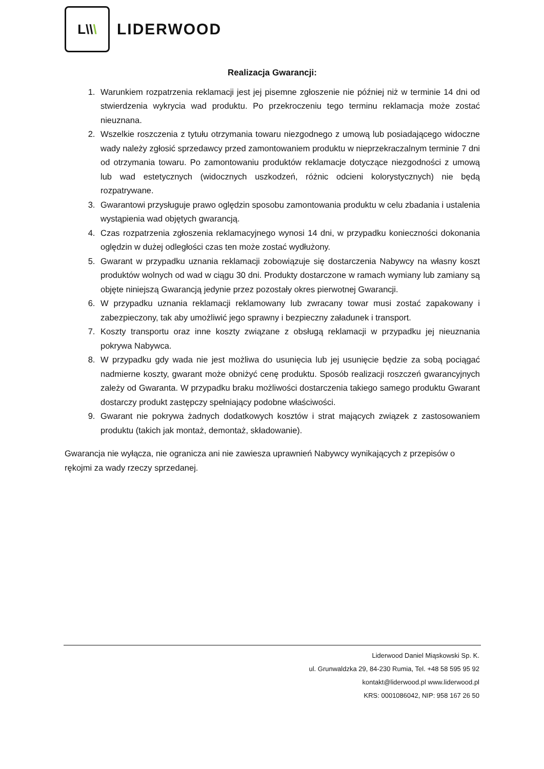L \\ \
LIDERWOOD
Realizacja Gwarancji:
1. Warunkiem rozpatrzenia reklamacji jest jej pisemne zgłoszenie nie później niż w terminie 14 dni od stwierdzenia wykrycia wad produktu. Po przekroczeniu tego terminu reklamacja może zostać nieuznana.
2. Wszelkie roszczenia z tytułu otrzymania towaru niezgodnego z umową lub posiadającego widoczne wady należy zgłosić sprzedawcy przed zamontowaniem produktu w nieprzekraczalnym terminie 7 dni od otrzymania towaru. Po zamontowaniu produktów reklamacje dotyczące niezgodności z umową lub wad estetycznych (widocznych uszkodzeń, różnic odcieni kolorystycznych) nie będą rozpatrywane.
3. Gwarantowi przysługuje prawo oględzin sposobu zamontowania produktu w celu zbadania i ustalenia wystąpienia wad objętych gwarancją.
4. Czas rozpatrzenia zgłoszenia reklamacyjnego wynosi 14 dni, w przypadku konieczności dokonania oględzin w dużej odległości czas ten może zostać wydłużony.
5. Gwarant w przypadku uznania reklamacji zobowiązuje się dostarczenia Nabywcy na własny koszt produktów wolnych od wad w ciągu 30 dni. Produkty dostarczone w ramach wymiany lub zamiany są objęte niniejszą Gwarancją jedynie przez pozostały okres pierwotnej Gwarancji.
6. W przypadku uznania reklamacji reklamowany lub zwracany towar musi zostać zapakowany i zabezpieczony, tak aby umożliwić jego sprawny i bezpieczny załadunek i transport.
7. Koszty transportu oraz inne koszty związane z obsługą reklamacji w przypadku jej nieuznania pokrywa Nabywca.
8. W przypadku gdy wada nie jest możliwa do usunięcia lub jej usunięcie będzie za sobą pociągać nadmierne koszty, gwarant może obniżyć cenę produktu. Sposób realizacji roszczeń gwarancyjnych zależy od Gwaranta. W przypadku braku możliwości dostarczenia takiego samego produktu Gwarant dostarczy produkt zastępczy spełniający podobne właściwości.
9. Gwarant nie pokrywa żadnych dodatkowych kosztów i strat mających związek z zastosowaniem produktu (takich jak montaż, demontaż, składowanie).
Gwarancja nie wyłącza, nie ogranicza ani nie zawiesza uprawnień Nabywcy wynikających z przepisów o rękojmi za wady rzeczy sprzedanej.
Liderwood Daniel Miąskowski Sp. K.
ul. Grunwaldzka 29, 84-230 Rumia, Tel. +48 58 595 95 92
kontakt@liderwood.pl www.liderwood.pl
KRS: 0001086042, NIP: 958 167 26 50